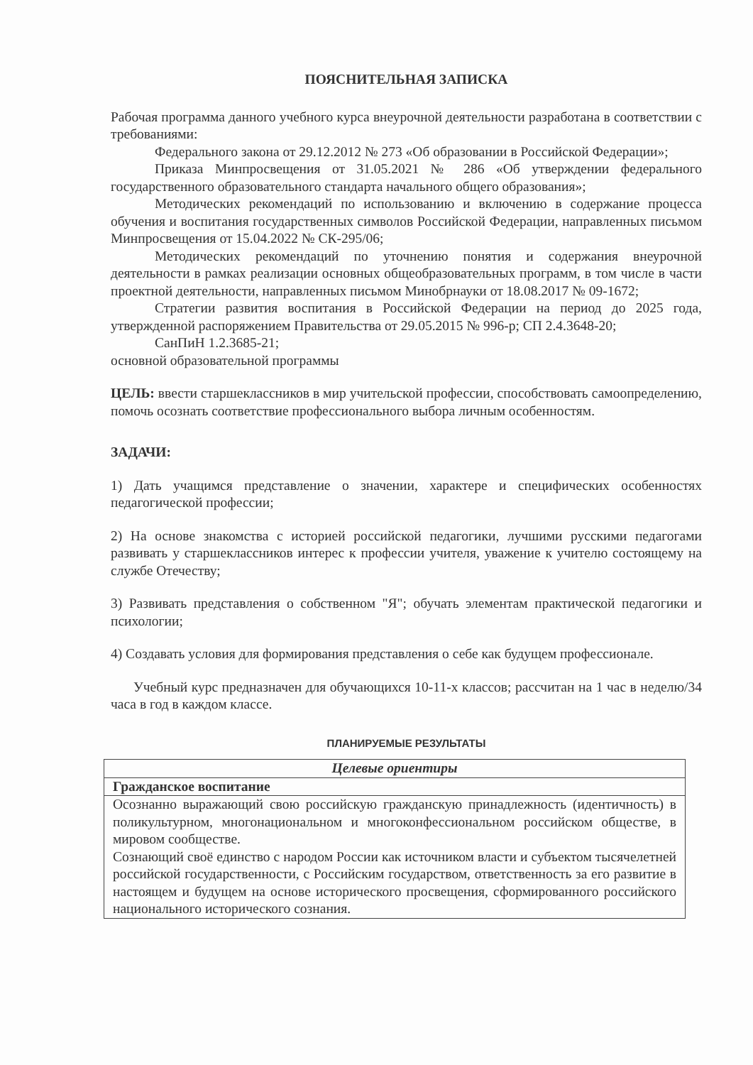ПОЯСНИТЕЛЬНАЯ ЗАПИСКА
Рабочая программа данного учебного курса внеурочной деятельности разработана в соответствии с требованиями:
Федерального закона от 29.12.2012 № 273 «Об образовании в Российской Федерации»;
Приказа Минпросвещения от 31.05.2021 № 286 «Об утверждении федерального государственного образовательного стандарта начального общего образования»;
Методических рекомендаций по использованию и включению в содержание процесса обучения и воспитания государственных символов Российской Федерации, направленных письмом Минпросвещения от 15.04.2022 № СК-295/06;
Методических рекомендаций по уточнению понятия и содержания внеурочной деятельности в рамках реализации основных общеобразовательных программ, в том числе в части проектной деятельности, направленных письмом Минобрнауки от 18.08.2017 № 09-1672;
Стратегии развития воспитания в Российской Федерации на период до 2025 года, утвержденной распоряжением Правительства от 29.05.2015 № 996-р; СП 2.4.3648-20;
СанПиН 1.2.3685-21;
основной образовательной программы
ЦЕЛЬ: ввести старшеклассников в мир учительской профессии, способствовать самоопределению, помочь осознать соответствие профессионального выбора личным особенностям.
ЗАДАЧИ:
1) Дать учащимся представление о значении, характере и специфических особенностях педагогической профессии;
2) На основе знакомства с историей российской педагогики, лучшими русскими педагогами развивать у старшеклассников интерес к профессии учителя, уважение к учителю состоящему на службе Отечеству;
3) Развивать представления о собственном "Я"; обучать элементам практической педагогики и психологии;
4) Создавать условия для формирования представления о себе как будущем профессионале.
Учебный курс предназначен для обучающихся 10-11-х классов; рассчитан на 1 час в неделю/34 часа в год в каждом классе.
ПЛАНИРУЕМЫЕ РЕЗУЛЬТАТЫ
| Целевые ориентиры |
| --- |
| Гражданское воспитание |
| Осознанно выражающий свою российскую гражданскую принадлежность (идентичность) в поликультурном, многонациональном и многоконфессиональном российском обществе, в мировом сообществе. Сознающий своё единство с народом России как источником власти и субъектом тысячелетней российской государственности, с Российским государством, ответственность за его развитие в настоящем и будущем на основе исторического просвещения, сформированного российского национального исторического сознания. |